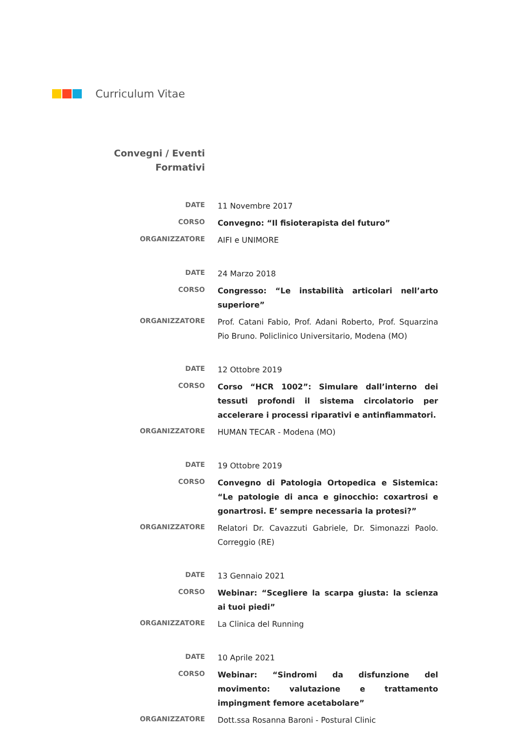Curriculum Vitae
Convegni / Eventi
Formativi
DATE
11 Novembre 2017
CORSO
Convegno: “Il fisioterapista del futuro”
ORGANIZZATORE
AIFI e UNIMORE
DATE
24 Marzo 2018
CORSO
Congresso: “Le instabilità articolari nell’arto superiore”
ORGANIZZATORE
Prof. Catani Fabio, Prof. Adani Roberto, Prof. Squarzina Pio Bruno. Policlinico Universitario, Modena (MO)
DATE
12 Ottobre 2019
CORSO
Corso “HCR 1002”: Simulare dall’interno dei tessuti profondi il sistema circolatorio per accelerare i processi riparativi e antinfiammatori.
ORGANIZZATORE
HUMAN TECAR - Modena (MO)
DATE
19 Ottobre 2019
CORSO
Convegno di Patologia Ortopedica e Sistemica: “Le patologie di anca e ginocchio: coxartrosi e gonartrosi. E’ sempre necessaria la protesi?”
ORGANIZZATORE
Relatori Dr. Cavazzuti Gabriele, Dr. Simonazzi Paolo. Correggio (RE)
DATE
13 Gennaio 2021
CORSO
Webinar: “Scegliere la scarpa giusta: la scienza ai tuoi piedi”
ORGANIZZATORE
La Clinica del Running
DATE
10 Aprile 2021
CORSO
Webinar: “Sindromi da disfunzione del movimento: valutazione e trattamento impingment femore acetabolare”
ORGANIZZATORE
Dott.ssa Rosanna Baroni - Postural Clinic